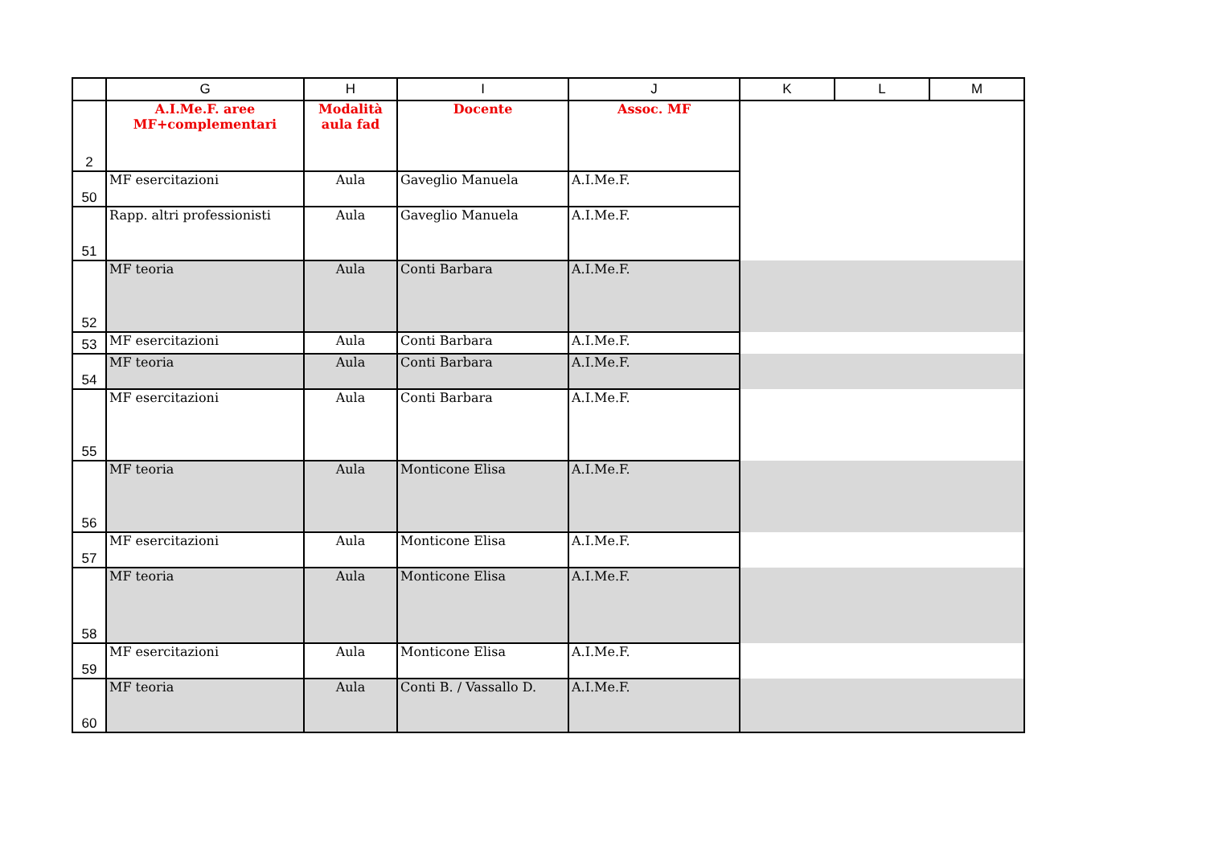| | G | H | I | J | K | L | M |
| --- | --- | --- | --- | --- | --- | --- | --- |
| 2 | A.I.Me.F. aree MF+complementari | Modalità aula fad | Docente | Assoc. MF | | | |
| 50 | MF esercitazioni | Aula | Gaveglio Manuela | A.I.Me.F. | | | |
| 51 | Rapp. altri professionisti | Aula | Gaveglio Manuela | A.I.Me.F. | | | |
| 52 | MF teoria | Aula | Conti Barbara | A.I.Me.F. | | | |
| 53 | MF esercitazioni | Aula | Conti Barbara | A.I.Me.F. | | | |
| 54 | MF teoria | Aula | Conti Barbara | A.I.Me.F. | | | |
| 55 | MF esercitazioni | Aula | Conti Barbara | A.I.Me.F. | | | |
| 56 | MF teoria | Aula | Monticone Elisa | A.I.Me.F. | | | |
| 57 | MF esercitazioni | Aula | Monticone Elisa | A.I.Me.F. | | | |
| 58 | MF teoria | Aula | Monticone Elisa | A.I.Me.F. | | | |
| 59 | MF esercitazioni | Aula | Monticone Elisa | A.I.Me.F. | | | |
| 60 | MF teoria | Aula | Conti B. / Vassallo D. | A.I.Me.F. | | | |